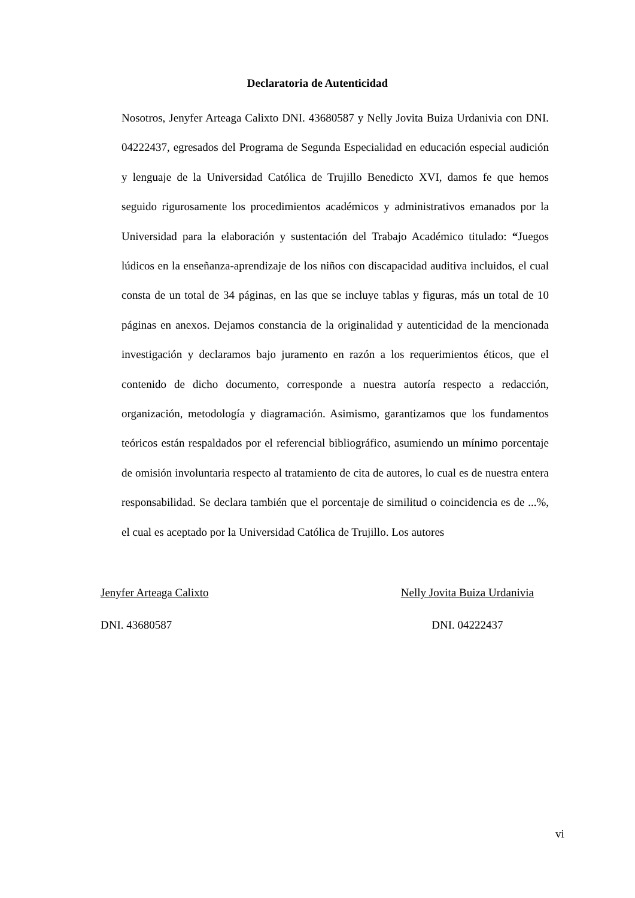Declaratoria de Autenticidad
Nosotros, Jenyfer Arteaga Calixto DNI. 43680587 y Nelly Jovita Buiza Urdanivia con DNI. 04222437, egresados del Programa de Segunda Especialidad en educación especial audición y lenguaje de la Universidad Católica de Trujillo Benedicto XVI, damos fe que hemos seguido rigurosamente los procedimientos académicos y administrativos emanados por la Universidad para la elaboración y sustentación del Trabajo Académico titulado: “Juegos lúdicos en la enseñanza-aprendizaje de los niños con discapacidad auditiva incluidos, el cual consta de un total de 34 páginas, en las que se incluye tablas y figuras, más un total de 10 páginas en anexos. Dejamos constancia de la originalidad y autenticidad de la mencionada investigación y declaramos bajo juramento en razón a los requerimientos éticos, que el contenido de dicho documento, corresponde a nuestra autoría respecto a redacción, organización, metodología y diagramación. Asimismo, garantizamos que los fundamentos teóricos están respaldados por el referencial bibliográfico, asumiendo un mínimo porcentaje de omisión involuntaria respecto al tratamiento de cita de autores, lo cual es de nuestra entera responsabilidad. Se declara también que el porcentaje de similitud o coincidencia es de ...%, el cual es aceptado por la Universidad Católica de Trujillo. Los autores
Jenyfer Arteaga Calixto
DNI. 43680587
Nelly Jovita Buiza Urdanivia
DNI. 04222437
vi